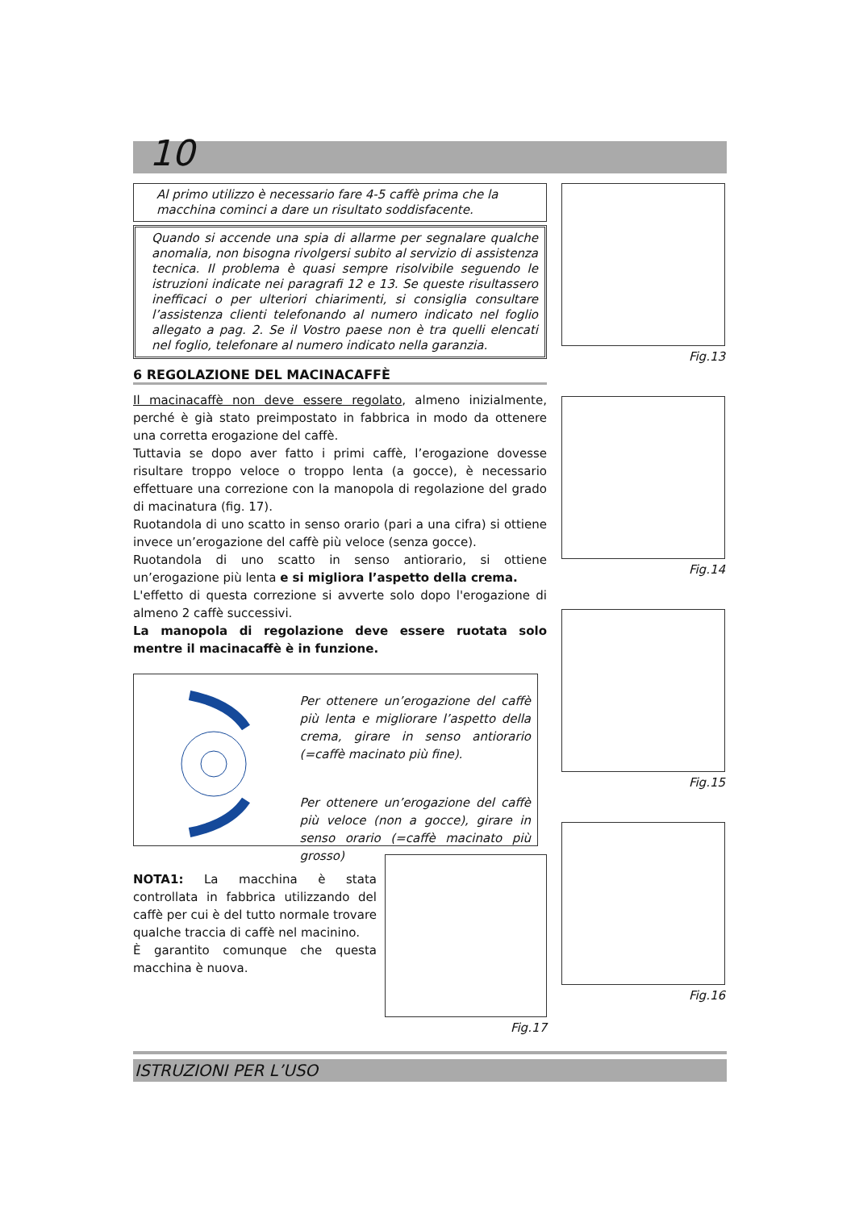10
Al primo utilizzo è necessario fare 4-5 caffè prima che la macchina cominci a dare un risultato soddisfacente.
Quando si accende una spia di allarme per segnalare qualche anomalia, non bisogna rivolgersi subito al servizio di assistenza tecnica. Il problema è quasi sempre risolvibile seguendo le istruzioni indicate nei paragrafi 12 e 13. Se queste risultassero inefficaci o per ulteriori chiarimenti, si consiglia consultare l’assistenza clienti telefonando al numero indicato nel foglio allegato a pag. 2. Se il Vostro paese non è tra quelli elencati nel foglio, telefonare al numero indicato nella garanzia.
6 REGOLAZIONE DEL MACINACAFFÈ
Il macinacaffè non deve essere regolato, almeno inizialmente, perché è già stato preimpostato in fabbrica in modo da ottenere una corretta erogazione del caffè.
Tuttavia se dopo aver fatto i primi caffè, l’erogazione dovesse risultare troppo veloce o troppo lenta (a gocce), è necessario effettuare una correzione con la manopola di regolazione del grado di macinatura (fig. 17).
Ruotandola di uno scatto in senso orario (pari a una cifra) si ottiene invece un’erogazione del caffè più veloce (senza gocce).
Ruotandola di uno scatto in senso antiorario, si ottiene un’erogazione più lenta e si migliora l’aspetto della crema.
L'effetto di questa correzione si avverte solo dopo l'erogazione di almeno 2 caffè successivi.
La manopola di regolazione deve essere ruotata solo mentre il macinacaffè è in funzione.
Per ottenere un’erogazione del caffè più lenta e migliorare l’aspetto della crema, girare in senso antiorario (=caffè macinato più fine).
Per ottenere un’erogazione del caffè più veloce (non a gocce), girare in senso orario (=caffè macinato più grosso)
NOTA1: La macchina è stata controllata in fabbrica utilizzando del caffè per cui è del tutto normale trovare qualche traccia di caffè nel macinino.
È garantito comunque che questa macchina è nuova.
Fig.17
Fig.13
Fig.14
Fig.15
Fig.16
ISTRUZIONI PER L’USO